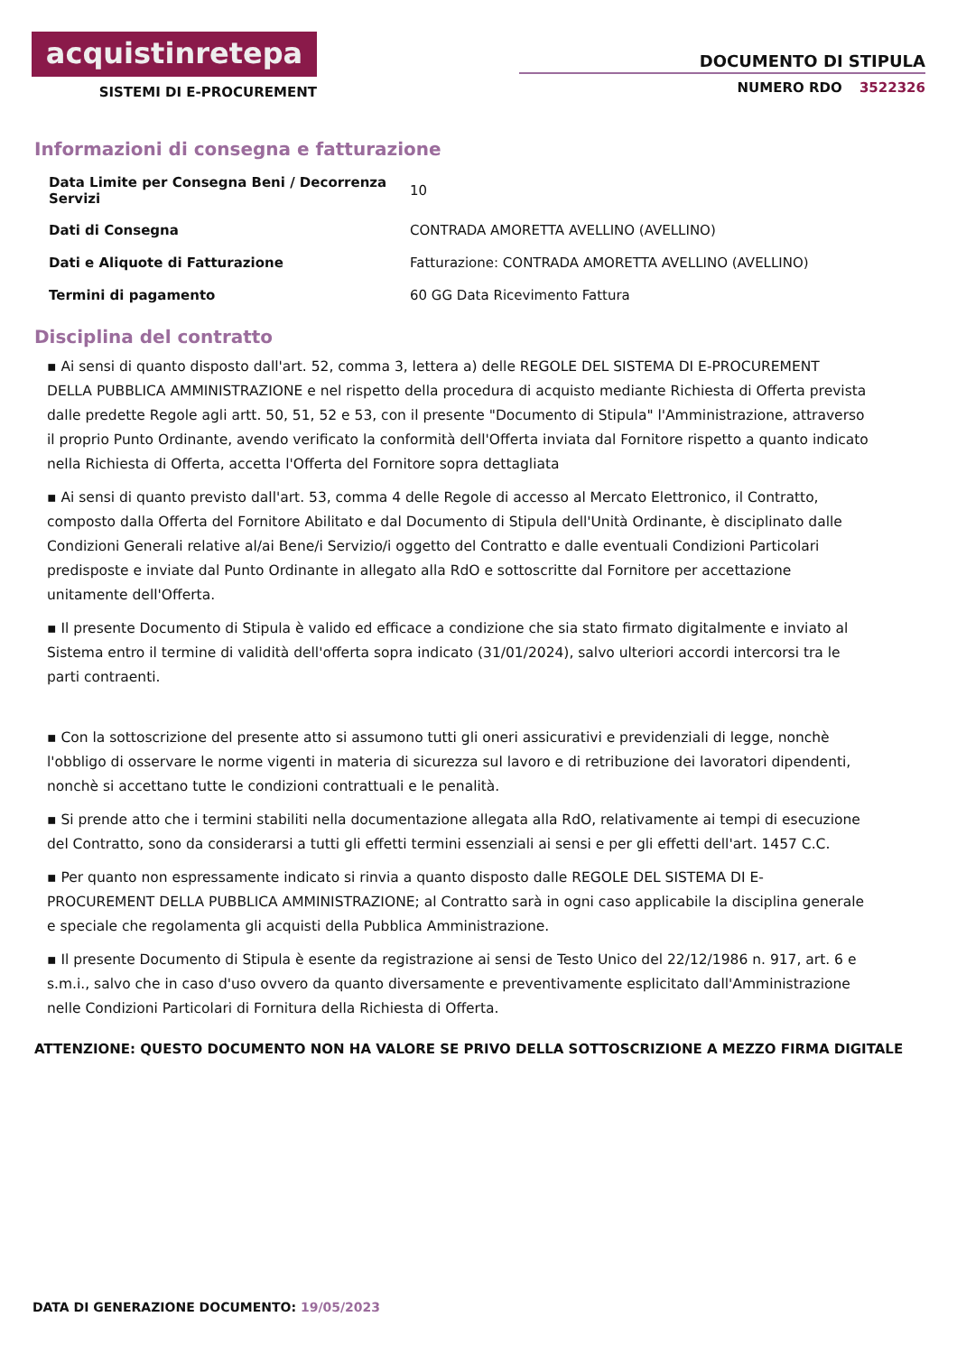acquistinretepa
SISTEMI DI E-PROCUREMENT
DOCUMENTO DI STIPULA
NUMERO RDO 3522326
Informazioni di consegna e fatturazione
| Data Limite per Consegna Beni / Decorrenza Servizi | 10 |
| Dati di Consegna | CONTRADA AMORETTA AVELLINO (AVELLINO) |
| Dati e Aliquote di Fatturazione | Fatturazione: CONTRADA AMORETTA AVELLINO (AVELLINO) |
| Termini di pagamento | 60 GG Data Ricevimento Fattura |
Disciplina del contratto
▪ Ai sensi di quanto disposto dall'art. 52, comma 3, lettera a) delle REGOLE DEL SISTEMA DI E-PROCUREMENT DELLA PUBBLICA AMMINISTRAZIONE e nel rispetto della procedura di acquisto mediante Richiesta di Offerta prevista dalle predette Regole agli artt. 50, 51, 52 e 53, con il presente "Documento di Stipula" l'Amministrazione, attraverso il proprio Punto Ordinante, avendo verificato la conformità dell'Offerta inviata dal Fornitore rispetto a quanto indicato nella Richiesta di Offerta, accetta l'Offerta del Fornitore sopra dettagliata
▪ Ai sensi di quanto previsto dall'art. 53, comma 4 delle Regole di accesso al Mercato Elettronico, il Contratto, composto dalla Offerta del Fornitore Abilitato e dal Documento di Stipula dell'Unità Ordinante, è disciplinato dalle Condizioni Generali relative al/ai Bene/i Servizio/i oggetto del Contratto e dalle eventuali Condizioni Particolari predisposte e inviate dal Punto Ordinante in allegato alla RdO e sottoscritte dal Fornitore per accettazione unitamente dell'Offerta.
▪ Il presente Documento di Stipula è valido ed efficace a condizione che sia stato firmato digitalmente e inviato al Sistema entro il termine di validità dell'offerta sopra indicato (31/01/2024), salvo ulteriori accordi intercorsi tra le parti contraenti.
▪ Con la sottoscrizione del presente atto si assumono tutti gli oneri assicurativi e previdenziali di legge, nonchè l'obbligo di osservare le norme vigenti in materia di sicurezza sul lavoro e di retribuzione dei lavoratori dipendenti, nonchè si accettano tutte le condizioni contrattuali e le penalità.
▪ Si prende atto che i termini stabiliti nella documentazione allegata alla RdO, relativamente ai tempi di esecuzione del Contratto, sono da considerarsi a tutti gli effetti termini essenziali ai sensi e per gli effetti dell'art. 1457 C.C.
▪ Per quanto non espressamente indicato si rinvia a quanto disposto dalle REGOLE DEL SISTEMA DI E-PROCUREMENT DELLA PUBBLICA AMMINISTRAZIONE; al Contratto sarà in ogni caso applicabile la disciplina generale e speciale che regolamenta gli acquisti della Pubblica Amministrazione.
▪ Il presente Documento di Stipula è esente da registrazione ai sensi de Testo Unico del 22/12/1986 n. 917, art. 6 e s.m.i., salvo che in caso d'uso ovvero da quanto diversamente e preventivamente esplicitato dall'Amministrazione nelle Condizioni Particolari di Fornitura della Richiesta di Offerta.
ATTENZIONE: QUESTO DOCUMENTO NON HA VALORE SE PRIVO DELLA SOTTOSCRIZIONE A MEZZO FIRMA DIGITALE
DATA DI GENERAZIONE DOCUMENTO: 19/05/2023